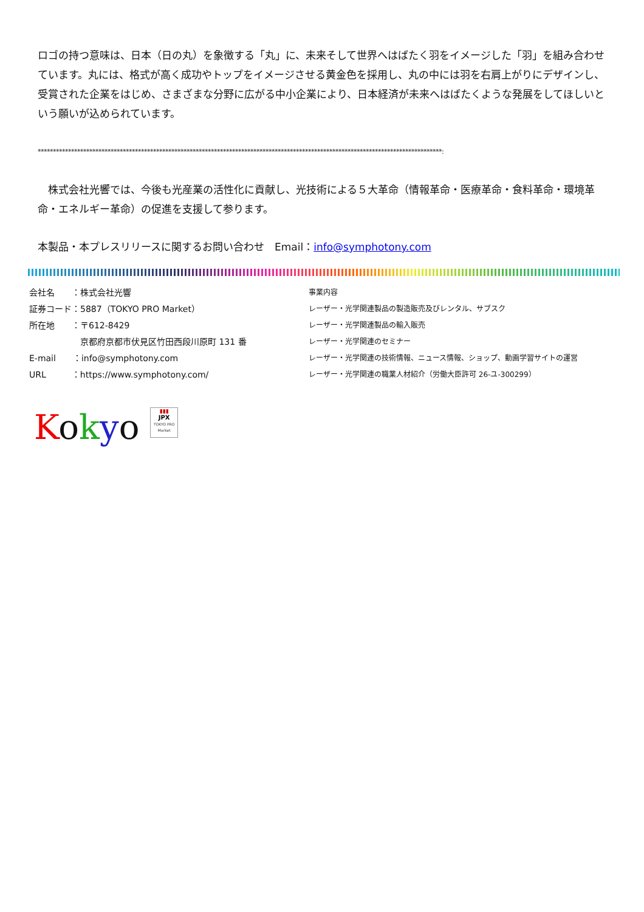ロゴの持つ意味は、日本（日の丸）を象徴する「丸」に、未来そして世界へはばたく羽をイメージした「羽」を組み合わせています。丸には、格式が高く成功やトップをイメージさせる黄金色を採用し、丸の中には羽を右肩上がりにデザインし、受賞された企業をはじめ、さまざまな分野に広がる中小企業により、日本経済が未来へはばたくような発展をしてほしいという願いが込められています。
*************************************************************************************************************************************:
　株式会社光響では、今後も光産業の活性化に貢献し、光技術による５大革命（情報革命・医療革命・食料革命・環境革命・エネルギー革命）の促進を支援して参ります。
本製品・本プレスリリースに関するお問い合わせ　Email：info@symphotony.com
会社名　　：株式会社光響
証券コード：5887（TOKYO PRO Market）
所在地　　：〒612-8429
　　　　　　京都府京都市伏見区竹田西段川原町 131 番
E-mail　　：info@symphotony.com
URL　　　：https://www.symphotony.com/
事業内容
レーザー・光学関連製品の製造販売及びレンタル、サブスク
レーザー・光学関連製品の輸入販売
レーザー・光学関連のセミナー
レーザー・光学関連の技術情報、ニュース情報、ショップ、動画学習サイトの運営
レーザー・光学関連の職業人材紹介（労働大臣許可 26-ユ-300299）
Kokyo ▮▮▮
JPX
TOKYO PRO Market